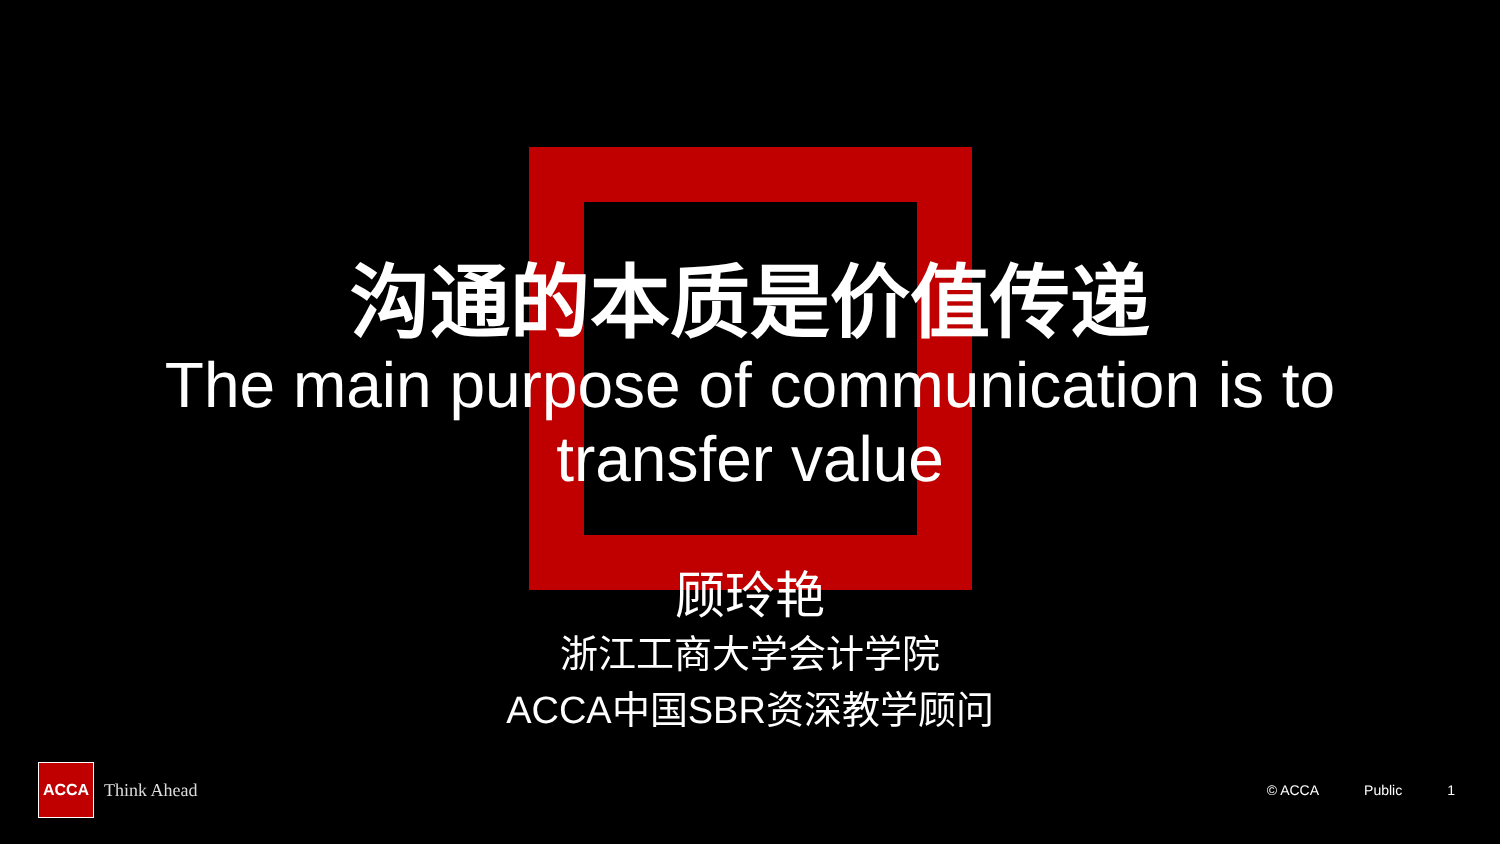沟通的本质是价值传递
The main purpose of communication is to transfer value
顾玲艳
浙江工商大学会计学院
ACCA中国SBR资深教学顾问
ACCA
Think Ahead
© ACCA Public 1